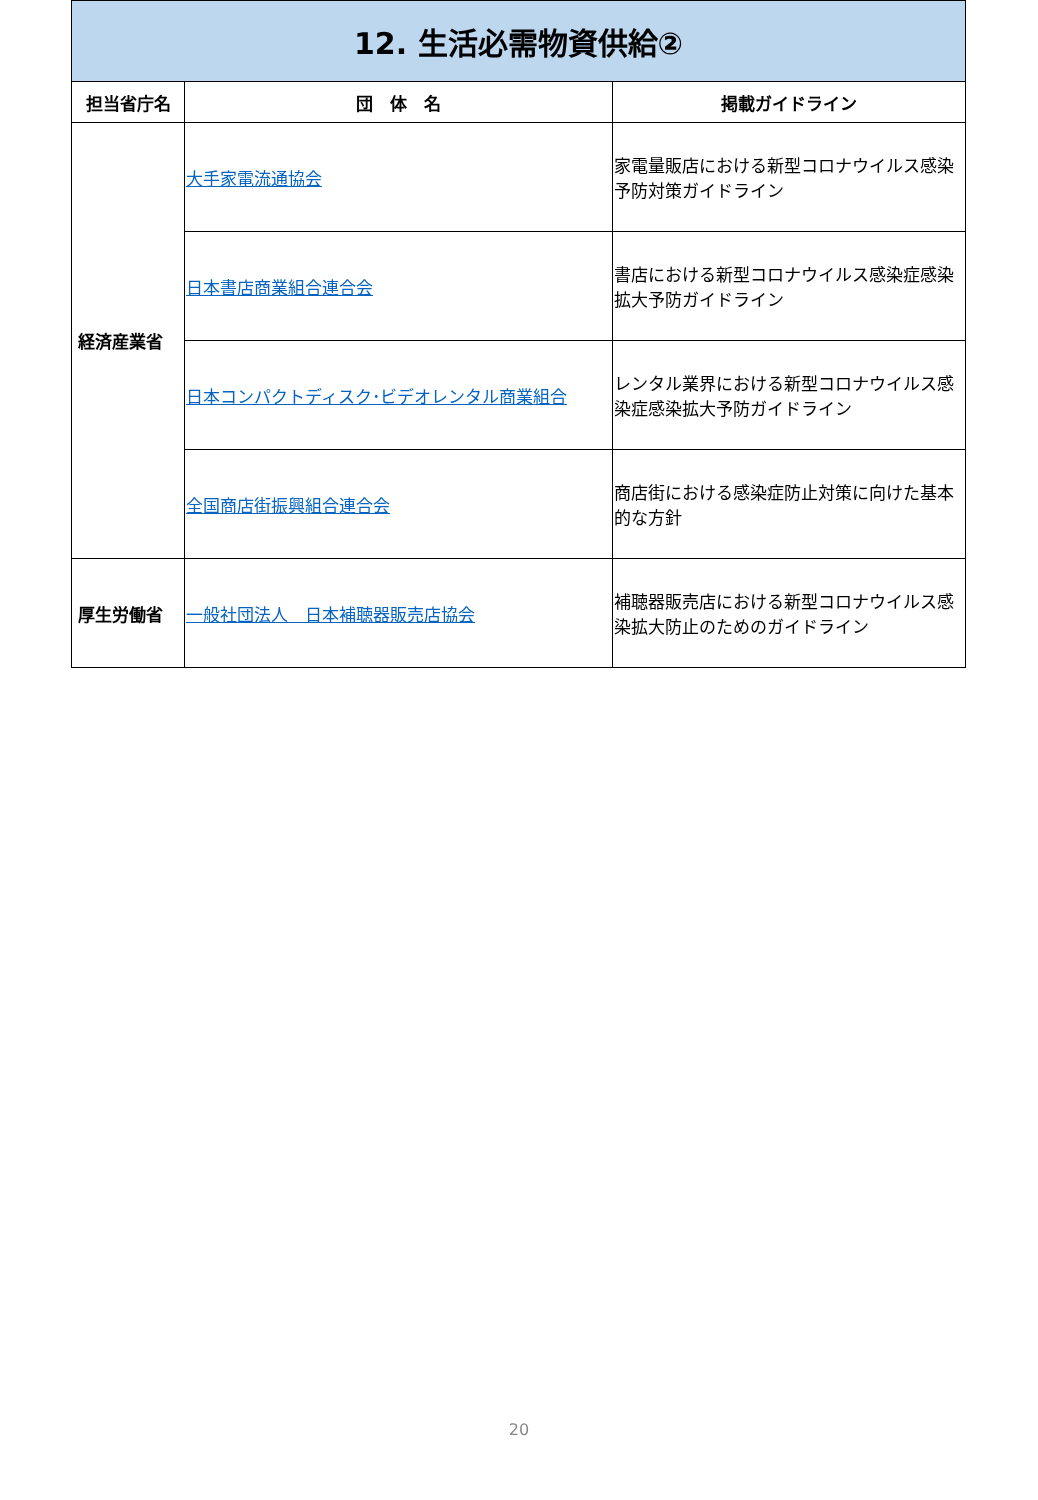| 12. 生活必需物資供給② | | |
| 担当省庁名 | 団 体 名 | 掲載ガイドライン |
| 経済産業省 | 大手家電流通協会 | 家電量販店における新型コロナウイルス感染予防対策ガイドライン |
| | 日本書店商業組合連合会 | 書店における新型コロナウイルス感染症感染拡大予防ガイドライン |
| | 日本コンパクトディスク･ビデオレンタル商業組合 | レンタル業界における新型コロナウイルス感染症感染拡大予防ガイドライン |
| | 全国商店街振興組合連合会 | 商店街における感染症防止対策に向けた基本的な方針 |
| 厚生労働省 | 一般社団法人 日本補聴器販売店協会 | 補聴器販売店における新型コロナウイルス感染拡大防止のためのガイドライン |
20